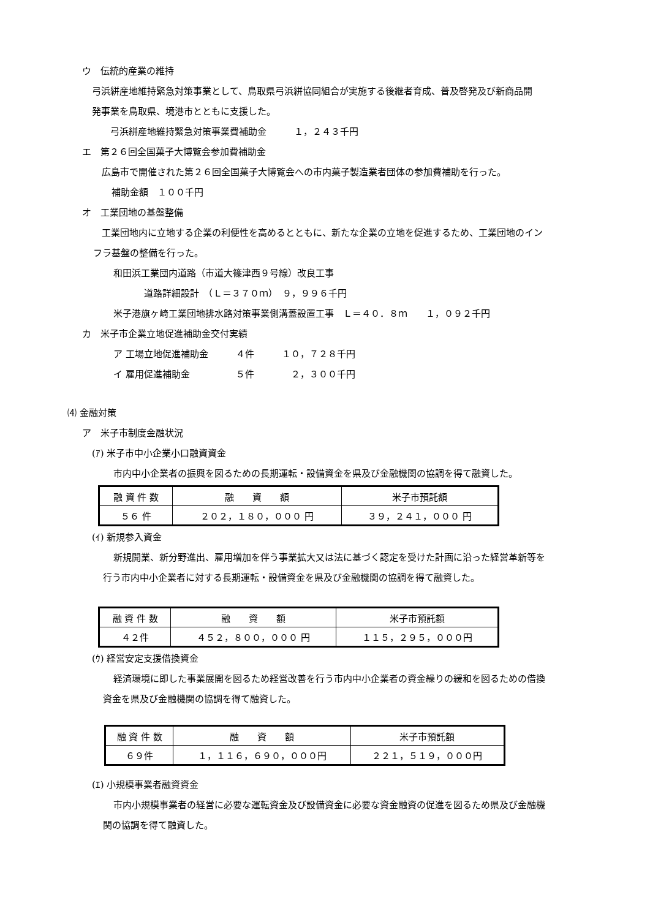ウ　伝統的産業の維持
弓浜絣産地維持緊急対策事業として、鳥取県弓浜絣協同組合が実施する後継者育成、普及啓発及び新商品開
発事業を鳥取県、境港市とともに支援した。
弓浜絣産地維持緊急対策事業費補助金　　　１，２４３千円
エ　第２６回全国菓子大博覧会参加費補助金
広島市で開催された第２６回全国菓子大博覧会への市内菓子製造業者団体の参加費補助を行った。
補助金額　１００千円
オ　工業団地の基盤整備
工業団地内に立地する企業の利便性を高めるとともに、新たな企業の立地を促進するため、工業団地のイン
フラ基盤の整備を行った。
和田浜工業団内道路（市道大篠津西９号線）改良工事
道路詳細設計　（Ｌ＝３７０ｍ）　９，９９６千円
米子港旗ヶ崎工業団地排水路対策事業側溝蓋設置工事　Ｌ＝４０．８ｍ　　１，０９２千円
カ　米子市企業立地促進補助金交付実績
ア 工場立地促進補助金　　　４件　　　１０，７２８千円
イ 雇用促進補助金　　　　　５件　　　　２，３００千円
⑷ 金融対策
ア　米子市制度金融状況
(ｱ) 米子市中小企業小口融資資金
市内中小企業者の振興を図るための長期運転・設備資金を県及び金融機関の協調を得て融資した。
| 融 資 件 数 | 融 資 額 | 米子市預託額 |
| ５６ 件 | ２０２，１８０，０００ 円 | ３９，２４１，０００ 円 |
(ｲ) 新規参入資金
新規開業、新分野進出、雇用増加を伴う事業拡大又は法に基づく認定を受けた計画に沿った経営革新等を
行う市内中小企業者に対する長期運転・設備資金を県及び金融機関の協調を得て融資した。
| 融 資 件 数 | 融 資 額 | 米子市預託額 |
| ４２件 | ４５２，８００，０００ 円 | １１５，２９５，０００円 |
(ｳ) 経営安定支援借換資金
経済環境に即した事業展開を図るため経営改善を行う市内中小企業者の資金繰りの緩和を図るための借換
資金を県及び金融機関の協調を得て融資した。
| 融 資 件 数 | 融 資 額 | 米子市預託額 |
| ６９件 | １，１１６，６９０，０００円 | ２２１，５１９，０００円 |
(ｴ) 小規模事業者融資資金
市内小規模事業者の経営に必要な運転資金及び設備資金に必要な資金融資の促進を図るため県及び金融機
関の協調を得て融資した。